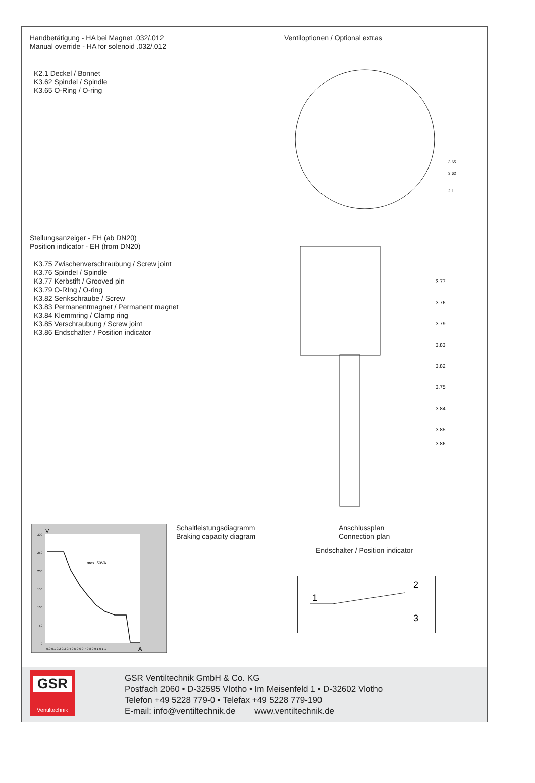Handbetätigung - HA bei Magnet .032/.012
Manual override - HA for solenoid .032/.012
Ventiloptionen / Optional extras
K2.1 Deckel / Bonnet
K3.62 Spindel / Spindle
K3.65 O-Ring / O-ring
3.65
3.62
2.1
Stellungsanzeiger - EH (ab DN20)
Position indicator - EH (from DN20)
K3.75 Zwischenverschraubung / Screw joint
K3.76 Spindel / Spindle
K3.77 Kerbstift / Grooved pin
K3.79 O-RIng / O-ring
K3.82 Senkschraube / Screw
K3.83 Permanentmagnet / Permanent magnet
K3.84 Klemmring / Clamp ring
K3.85 Verschraubung / Screw joint
K3.86 Endschalter / Position indicator
3.77
3.76
3.79
3.83
3.82
3.75
3.84
3.85
3.86
max. 50VA
300
250
200
150
100
50
0
V
0,0 0,1 0,2 0,3 0,4 0,5 0,6 0,7 0,8 0,9 1,0 1,1
A
Schaltleistungsdiagramm
Braking capacity diagram
Anschlussplan
Connection plan
Endschalter / Position indicator
1
2
3
GSR
Ventiltechnik
GSR Ventiltechnik GmbH & Co. KG
Postfach 2060 • D-32595 Vlotho • Im Meisenfeld 1 • D-32602 Vlotho
Telefon +49 5228 779-0 • Telefax +49 5228 779-190
E-mail: info@ventiltechnik.de www.ventiltechnik.de